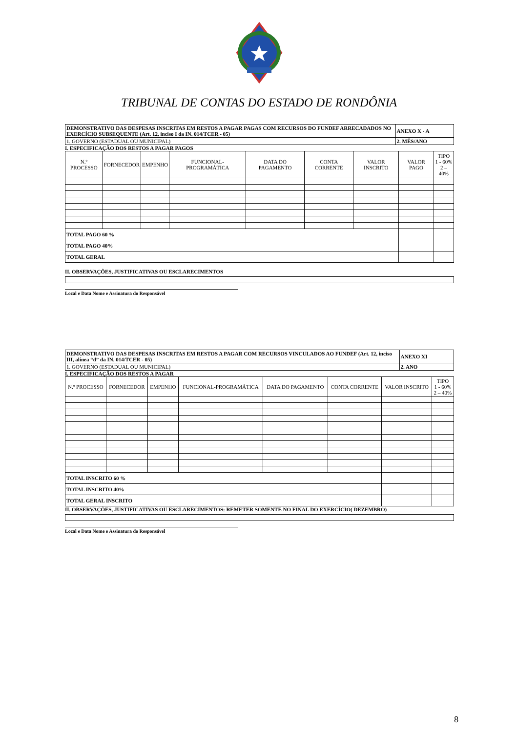TRIBUNAL DE CONTAS DO ESTADO DE RONDÔNIA
| DEMONSTRATIVO DAS DESPESAS INSCRITAS EM RESTOS A PAGAR PAGAS COM RECURSOS DO FUNDEF ARRECADADOS NO EXERCÍCIO SUBSEQUENTE (Art. 12, inciso I da IN. 014/TCER - 05) | ANEXO X - A |
| 1. GOVERNO (ESTADUAL OU MUNICIPAL) | 2. MÊS/ANO |
I. ESPECIFICAÇÃO DOS RESTOS A PAGAR PAGOS
| N.º PROCESSO | FORNECEDOR | EMPENHO | FUNCIONAL-PROGRAMÁTICA | DATA DO PAGAMENTO | CONTA CORRENTE | VALOR INSCRITO | VALOR PAGO | TIPO 1 - 60% 2 – 40% |
| --- | --- | --- | --- | --- | --- | --- | --- | --- |
| TOTAL PAGO 60 % | | | | | | | | |
| TOTAL PAGO 40% | | | | | | | | |
| TOTAL GERAL | | | | | | | | |
II. OBSERVAÇÕES, JUSTIFICATIVAS OU ESCLARECIMENTOS
Local e Data Nome e Assinatura do Responsável
| DEMONSTRATIVO DAS DESPESAS INSCRITAS EM RESTOS A PAGAR COM RECURSOS VINCULADOS AO FUNDEF (Art. 12, inciso III, alínea “d” da IN. 014/TCER - 05) | ANEXO XI |
| 1. GOVERNO (ESTADUAL OU MUNICIPAL) | 2. ANO |
I. ESPECIFICAÇÃO DOS RESTOS A PAGAR
| N.º PROCESSO | FORNECEDOR | EMPENHO | FUNCIONAL-PROGRAMÁTICA | DATA DO PAGAMENTO | CONTA CORRENTE | VALOR INSCRITO | TIPO 1 - 60% 2 – 40% |
| --- | --- | --- | --- | --- | --- | --- | --- |
| TOTAL INSCRITO 60 % | | | | | | | |
| TOTAL INSCRITO 40% | | | | | | | |
| TOTAL GERAL INSCRITO | | | | | | | |
II. OBSERVAÇÕES, JUSTIFICATIVAS OU ESCLARECIMENTOS: REMETER SOMENTE NO FINAL DO EXERCÍCIO( DEZEMBRO)
Local e Data Nome e Assinatura do Responsável
8